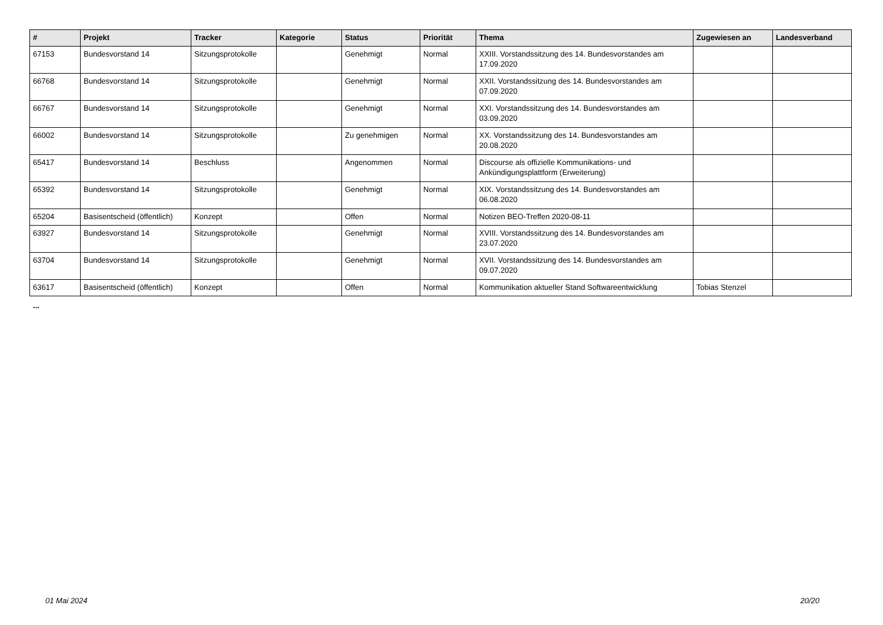| # | Projekt | Tracker | Kategorie | Status | Priorität | Thema | Zugewiesen an | Landesverband |
| --- | --- | --- | --- | --- | --- | --- | --- | --- |
| 67153 | Bundesvorstand 14 | Sitzungsprotokolle | | Genehmigt | Normal | XXIII. Vorstandssitzung des 14. Bundesvorstandes am 17.09.2020 | | |
| 66768 | Bundesvorstand 14 | Sitzungsprotokolle | | Genehmigt | Normal | XXII. Vorstandssitzung des 14. Bundesvorstandes am 07.09.2020 | | |
| 66767 | Bundesvorstand 14 | Sitzungsprotokolle | | Genehmigt | Normal | XXI. Vorstandssitzung des 14. Bundesvorstandes am 03.09.2020 | | |
| 66002 | Bundesvorstand 14 | Sitzungsprotokolle | | Zu genehmigen | Normal | XX. Vorstandssitzung des 14. Bundesvorstandes am 20.08.2020 | | |
| 65417 | Bundesvorstand 14 | Beschluss | | Angenommen | Normal | Discourse als offizielle Kommunikations- und Ankündigungsplattform (Erweiterung) | | |
| 65392 | Bundesvorstand 14 | Sitzungsprotokolle | | Genehmigt | Normal | XIX. Vorstandssitzung des 14. Bundesvorstandes am 06.08.2020 | | |
| 65204 | Basisentscheid (öffentlich) | Konzept | | Offen | Normal | Notizen BEO-Treffen 2020-08-11 | | |
| 63927 | Bundesvorstand 14 | Sitzungsprotokolle | | Genehmigt | Normal | XVIII. Vorstandssitzung des 14. Bundesvorstandes am 23.07.2020 | | |
| 63704 | Bundesvorstand 14 | Sitzungsprotokolle | | Genehmigt | Normal | XVII. Vorstandssitzung des 14. Bundesvorstandes am 09.07.2020 | | |
| 63617 | Basisentscheid (öffentlich) | Konzept | | Offen | Normal | Kommunikation aktueller Stand Softwareentwicklung | Tobias Stenzel | |
...
01 Mai 2024 20/20